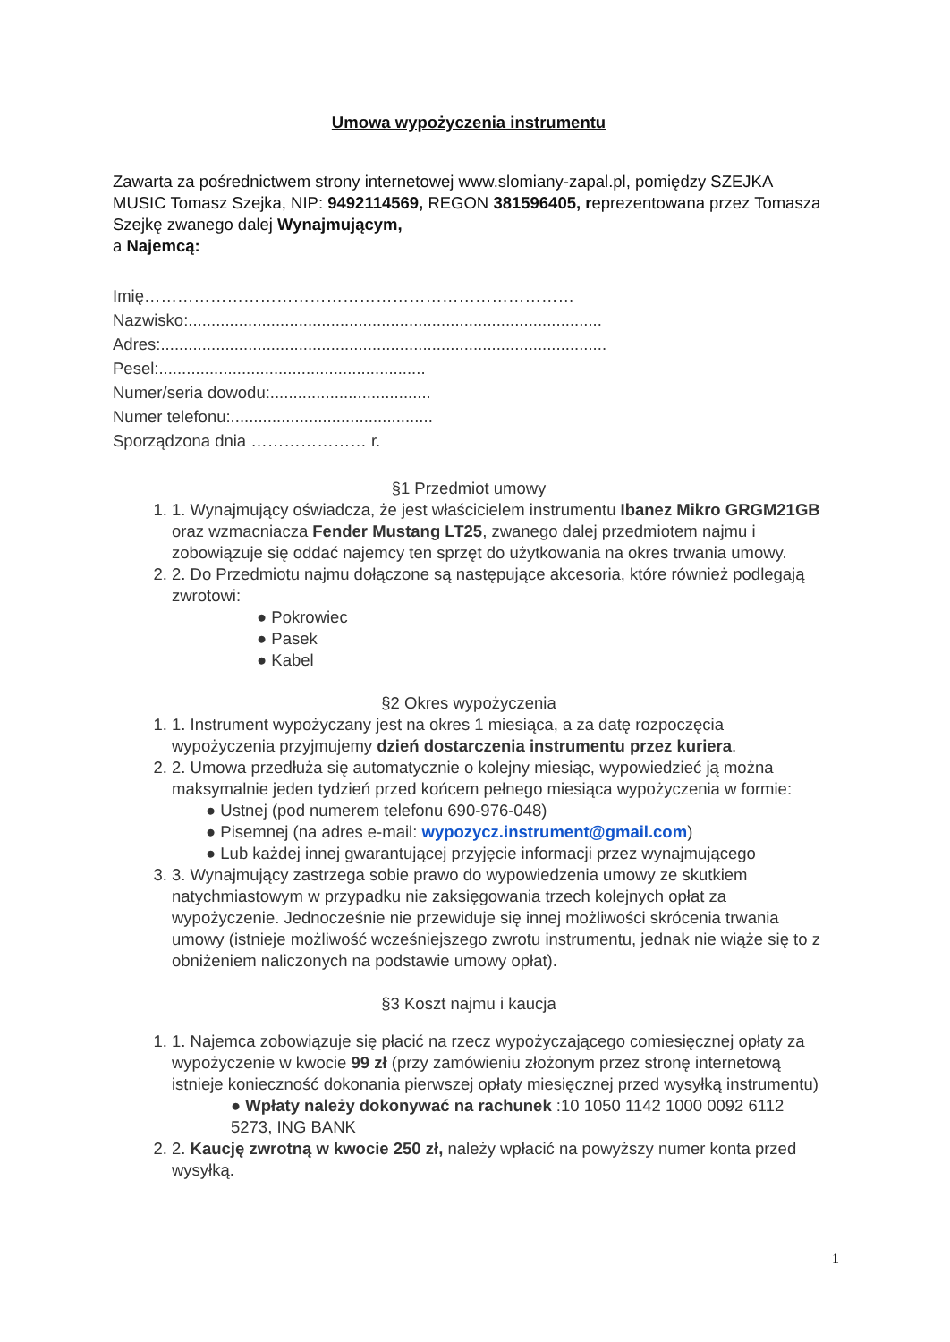Umowa wypożyczenia instrumentu
Zawarta za pośrednictwem strony internetowej www.slomiany-zapal.pl, pomiędzy SZEJKA MUSIC Tomasz Szejka, NIP: 9492114569, REGON 381596405, reprezentowana przez Tomasza Szejkę zwanego dalej Wynajmującym,
a Najemcą:
Imię……………………………………………………………………
Nazwisko:..........................................................................................
Adres:.................................................................................................
Pesel:..........................................................
Numer/seria dowodu:...................................
Numer telefonu:............................................
Sporządzona dnia ………………… r.
§1 Przedmiot umowy
1. 1. Wynajmujący oświadcza, że jest właścicielem instrumentu Ibanez Mikro GRGM21GB oraz wzmacniacza Fender Mustang LT25, zwanego dalej przedmiotem najmu i zobowiązuje się oddać najemcy ten sprzęt do użytkowania na okres trwania umowy.
2. 2. Do Przedmiotu najmu dołączone są następujące akcesoria, które również podlegają zwrotowi:
● Pokrowiec
● Pasek
● Kabel
§2 Okres wypożyczenia
1. 1. Instrument wypożyczany jest na okres 1 miesiąca, a za datę rozpoczęcia wypożyczenia przyjmujemy dzień dostarczenia instrumentu przez kuriera.
2. 2. Umowa przedłuża się automatycznie o kolejny miesiąc, wypowiedzieć ją można maksymalnie jeden tydzień przed końcem pełnego miesiąca wypożyczenia w formie:
● Ustnej (pod numerem telefonu 690-976-048)
● Pisemnej (na adres e-mail: wypozycz.instrument@gmail.com)
● Lub każdej innej gwarantującej przyjęcie informacji przez wynajmującego
3. 3. Wynajmujący zastrzega sobie prawo do wypowiedzenia umowy ze skutkiem natychmiastowym w przypadku nie zaksięgowania trzech kolejnych opłat za wypożyczenie. Jednocześnie nie przewiduje się innej możliwości skrócenia trwania umowy (istnieje możliwość wcześniejszego zwrotu instrumentu, jednak nie wiąże się to z obniżeniem naliczonych na podstawie umowy opłat).
§3 Koszt najmu i kaucja
1. 1. Najemca zobowiązuje się płacić na rzecz wypożyczającego comiesięcznej opłaty za wypożyczenie w kwocie 99 zł (przy zamówieniu złożonym przez stronę internetową istnieje konieczność dokonania pierwszej opłaty miesięcznej przed wysyłką instrumentu)
● Wpłaty należy dokonywać na rachunek :10 1050 1142 1000 0092 6112 5273, ING BANK
2. 2. Kaucję zwrotną w kwocie 250 zł, należy wpłacić na powyższy numer konta przed wysyłką.
1